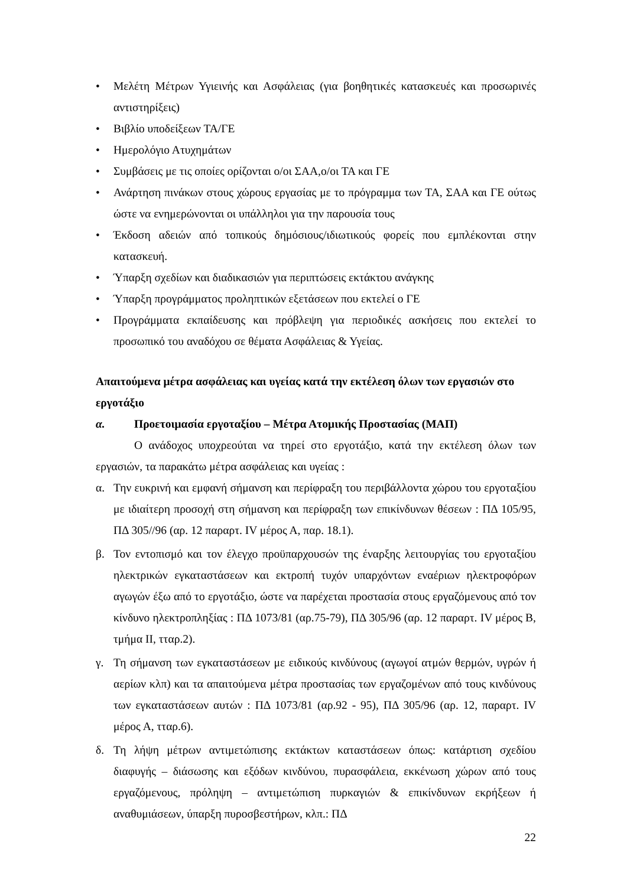• Μελέτη Μέτρων Υγιεινής και Ασφάλειας (για βοηθητικές κατασκευές και προσωρινές αντιστηρίξεις)
• Βιβλίο υποδείξεων ΤΑ/ΓΕ
• Ημερολόγιο Ατυχημάτων
• Συμβάσεις με τις οποίες ορίζονται ο/οι ΣΑΑ,ο/οι ΤΑ και ΓΕ
• Ανάρτηση πινάκων στους χώρους εργασίας με το πρόγραμμα των ΤΑ, ΣΑΑ και ΓΕ ούτως ώστε να ενημερώνονται οι υπάλληλοι για την παρουσία τους
• Έκδοση αδειών από τοπικούς δημόσιους/ιδιωτικούς φορείς που εμπλέκονται στην κατασκευή.
• Ύπαρξη σχεδίων και διαδικασιών για περιπτώσεις εκτάκτου ανάγκης
• Ύπαρξη προγράμματος προληπτικών εξετάσεων που εκτελεί ο ΓΕ
• Προγράμματα εκπαίδευσης και πρόβλεψη για περιοδικές ασκήσεις που εκτελεί το προσωπικό του αναδόχου σε θέματα Ασφάλειας & Υγείας.
Απαιτούμενα μέτρα ασφάλειας και υγείας κατά την εκτέλεση όλων των εργασιών στο εργοτάξιο
α. Προετοιμασία εργοταξίου – Μέτρα Ατομικής Προστασίας (ΜΑΠ)
Ο ανάδοχος υποχρεούται να τηρεί στο εργοτάξιο, κατά την εκτέλεση όλων των εργασιών, τα παρακάτω μέτρα ασφάλειας και υγείας :
α. Την ευκρινή και εμφανή σήμανση και περίφραξη του περιβάλλοντα χώρου του εργοταξίου με ιδιαίτερη προσοχή στη σήμανση και περίφραξη των επικίνδυνων θέσεων : ΠΔ 105/95, ΠΔ 305//96 (αρ. 12 παραρτ. IV μέρος Α, παρ. 18.1).
β. Τον εντοπισμό και τον έλεγχο προϋπαρχουσών της έναρξης λειτουργίας του εργοταξίου ηλεκτρικών εγκαταστάσεων και εκτροπή τυχόν υπαρχόντων εναέριων ηλεκτροφόρων αγωγών έξω από το εργοτάξιο, ώστε να παρέχεται προστασία στους εργαζόμενους από τον κίνδυνο ηλεκτροπληξίας : ΠΔ 1073/81 (αρ.75-79), ΠΔ 305/96 (αρ. 12 παραρτ. IV μέρος Β, τμήμα ΙΙ, τταρ.2).
γ. Τη σήμανση των εγκαταστάσεων με ειδικούς κινδύνους (αγωγοί ατμών θερμών, υγρών ή αερίων κλπ) και τα απαιτούμενα μέτρα προστασίας των εργαζομένων από τους κινδύνους των εγκαταστάσεων αυτών : ΠΔ 1073/81 (αρ.92 - 95), ΠΔ 305/96 (αρ. 12, παραρτ. IV μέρος Α, τταρ.6).
δ. Τη λήψη μέτρων αντιμετώπισης εκτάκτων καταστάσεων όπως: κατάρτιση σχεδίου διαφυγής – διάσωσης και εξόδων κινδύνου, πυρασφάλεια, εκκένωση χώρων από τους εργαζόμενους, πρόληψη – αντιμετώπιση πυρκαγιών & επικίνδυνων εκρήξεων ή αναθυμιάσεων, ύπαρξη πυροσβεστήρων, κλπ.: ΠΔ
22